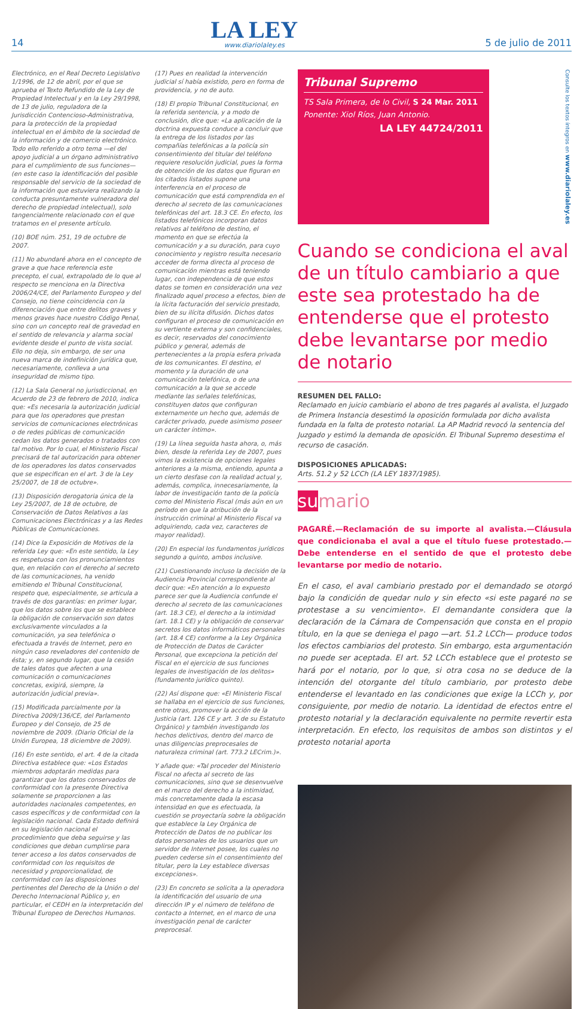14
LA LEY
www.diariolaley.es
5 de julio de 2011
Electrónico, en el Real Decreto Legislativo 1/1996, de 12 de abril, por el que se aprueba el Texto Refundido de la Ley de Propiedad Intelectual y en la Ley 29/1998, de 13 de julio, reguladora de la Jurisdicción Contencioso-Administrativa, para la protección de la propiedad intelectual en el ámbito de la sociedad de la información y de comercio electrónico. Todo ello referido a otro tema —el del apoyo judicial a un órgano administrativo para el cumplimiento de sus funciones— (en este caso la identificación del posible responsable del servicio de la sociedad de la información que estuviera realizando la conducta presuntamente vulneradora del derecho de propiedad intelectual), solo tangencialmente relacionado con el que tratamos en el presente artículo.
(10) BOE núm. 251, 19 de octubre de 2007.
(11) No abundaré ahora en el concepto de grave a que hace referencia este precepto, el cual, extrapolado de lo que al respecto se menciona en la Directiva 2006/24/CE, del Parlamento Europeo y del Consejo, no tiene coincidencia con la diferenciación que entre delitos graves y menos graves hace nuestro Código Penal, sino con un concepto real de gravedad en el sentido de relevancia y alarma social evidente desde el punto de vista social. Ello no deja, sin embargo, de ser una nueva marca de indefinición jurídica que, necesariamente, conlleva a una inseguridad de mismo tipo.
(12) La Sala General no jurisdiccional, en Acuerdo de 23 de febrero de 2010, indica que: «Es necesaria la autorización judicial para que los operadores que prestan servicios de comunicaciones electrónicas o de redes públicas de comunicación cedan los datos generados o tratados con tal motivo. Por lo cual, el Ministerio Fiscal precisará de tal autorización para obtener de los operadores los datos conservados que se especifican en el art. 3 de la Ley 25/2007, de 18 de octubre».
(13) Disposición derogatoria única de la Ley 25/2007, de 18 de octubre, de Conservación de Datos Relativos a las Comunicaciones Electrónicas y a las Redes Públicas de Comunicaciones.
(14) Dice la Exposición de Motivos de la referida Ley que: «En este sentido, la Ley es respetuosa con los pronunciamientos que, en relación con el derecho al secreto de las comunicaciones, ha venido emitiendo el Tribunal Constitucional, respeto que, especialmente, se articula a través de dos garantías: en primer lugar, que los datos sobre los que se establece la obligación de conservación son datos exclusivamente vinculados a la comunicación, ya sea telefónica o efectuada a través de Internet, pero en ningún caso reveladores del contenido de ésta; y, en segundo lugar, que la cesión de tales datos que afecten a una comunicación o comunicaciones concretas, exigirá, siempre, la autorización judicial previa».
(15) Modificada parcialmente por la Directiva 2009/136/CE, del Parlamento Europeo y del Consejo, de 25 de noviembre de 2009. (Diario Oficial de la Unión Europea, 18 diciembre de 2009).
(16) En este sentido, el art. 4 de la citada Directiva establece que: «Los Estados miembros adoptarán medidas para garantizar que los datos conservados de conformidad con la presente Directiva solamente se proporcionen a las autoridades nacionales competentes, en casos específicos y de conformidad con la legislación nacional. Cada Estado definirá en su legislación nacional el procedimiento que deba seguirse y las condiciones que deban cumplirse para tener acceso a los datos conservados de conformidad con los requisitos de necesidad y proporcionalidad, de conformidad con las disposiciones pertinentes del Derecho de la Unión o del Derecho Internacional Público y, en particular, el CEDH en la interpretación del Tribunal Europeo de Derechos Humanos.
(17) Pues en realidad la intervención judicial sí había existido, pero en forma de providencia, y no de auto.
(18) El propio Tribunal Constitucional, en la referida sentencia, y a modo de conclusión, dice que: «La aplicación de la doctrina expuesta conduce a concluir que la entrega de los listados por las compañías telefónicas a la policía sin consentimiento del titular del teléfono requiere resolución judicial, pues la forma de obtención de los datos que figuran en los citados listados supone una interferencia en el proceso de comunicación que está comprendida en el derecho al secreto de las comunicaciones telefónicas del art. 18.3 CE. En efecto, los listados telefónicos incorporan datos relativos al teléfono de destino, el momento en que se efectúa la comunicación y a su duración, para cuyo conocimiento y registro resulta necesario acceder de forma directa al proceso de comunicación mientras está teniendo lugar, con independencia de que estos datos se tomen en consideración una vez finalizado aquel proceso a efectos, bien de la lícita facturación del servicio prestado, bien de su ilícita difusión. Dichos datos configuran el proceso de comunicación en su vertiente externa y son confidenciales, es decir, reservados del conocimiento público y general, además de pertenecientes a la propia esfera privada de los comunicantes. El destino, el momento y la duración de una comunicación telefónica, o de una comunicación a la que se accede mediante las señales telefónicas, constituyen datos que configuran externamente un hecho que, además de carácter privado, puede asimismo poseer un carácter íntimo».
(19) La línea seguida hasta ahora, o, más bien, desde la referida Ley de 2007, pues vimos la existencia de opciones legales anteriores a la misma, entiendo, apunta a un cierto desfase con la realidad actual y, además, complica, innecesariamente, la labor de investigación tanto de la policía como del Ministerio Fiscal (más aún en un período en que la atribución de la instrucción criminal al Ministerio Fiscal va adquiriendo, cada vez, caracteres de mayor realidad).
(20) En especial los fundamentos jurídicos segundo a quinto, ambos inclusive.
(21) Cuestionando incluso la decisión de la Audiencia Provincial correspondiente al decir que: «En atención a lo expuesto parece ser que la Audiencia confunde el derecho al secreto de las comunicaciones (art. 18.3 CE), el derecho a la intimidad (art. 18.1 CE) y la obligación de conservar secretos los datos informáticos personales (art. 18.4 CE) conforme a la Ley Orgánica de Protección de Datos de Carácter Personal, que excepciona la petición del Fiscal en el ejercicio de sus funciones legales de investigación de los delitos» (fundamento jurídico quinto).
(22) Así dispone que: «El Ministerio Fiscal se hallaba en el ejercicio de sus funciones, entre otras, promover la acción de la Justicia (art. 126 CE y art. 3 de su Estatuto Orgánico) y también investigando los hechos delictivos, dentro del marco de unas diligencias preprocesales de naturaleza criminal (art. 773.2 LECrim.)».
Y añade que: «Tal proceder del Ministerio Fiscal no afecta al secreto de las comunicaciones, sino que se desenvuelve en el marco del derecho a la intimidad, más concretamente dada la escasa intensidad en que es efectuada, la cuestión se proyectaría sobre la obligación que establece la Ley Orgánica de Protección de Datos de no publicar los datos personales de los usuarios que un servidor de Internet posee, los cuales no pueden cederse sin el consentimiento del titular, pero la Ley establece diversas excepciones».
(23) En concreto se solicita a la operadora la identificación del usuario de una dirección IP y el número de teléfono de contacto a Internet, en el marco de una investigación penal de carácter preprocesal.
Tribunal Supremo
TS Sala Primera, de lo Civil, S 24 Mar. 2011
Ponente: Xiol Ríos, Juan Antonio.
LA LEY 44724/2011
Consulte los textos íntegros en www.diariolaley.es
Cuando se condiciona el aval de un título cambiario a que este sea protestado ha de entenderse que el protesto debe levantarse por medio de notario
RESUMEN DEL FALLO:
Reclamado en juicio cambiario el abono de tres pagarés al avalista, el Juzgado de Primera Instancia desestimó la oposición formulada por dicho avalista fundada en la falta de protesto notarial. La AP Madrid revocó la sentencia del Juzgado y estimó la demanda de oposición. El Tribunal Supremo desestima el recurso de casación.
DISPOSICIONES APLICADAS:
Arts. 51.2 y 52 LCCh (LA LEY 1837/1985).
sumario
PAGARÉ.—Reclamación de su importe al avalista.—Cláusula que condicionaba el aval a que el título fuese protestado.—Debe entenderse en el sentido de que el protesto debe levantarse por medio de notario.
En el caso, el aval cambiario prestado por el demandado se otorgó bajo la condición de quedar nulo y sin efecto «si este pagaré no se protestase a su vencimiento». El demandante considera que la declaración de la Cámara de Compensación que consta en el propio título, en la que se deniega el pago —art. 51.2 LCCh— produce todos los efectos cambiarios del protesto. Sin embargo, esta argumentación no puede ser aceptada. El art. 52 LCCh establece que el protesto se hará por el notario, por lo que, si otra cosa no se deduce de la intención del otorgante del título cambiario, por protesto debe entenderse el levantado en las condiciones que exige la LCCh y, por consiguiente, por medio de notario. La identidad de efectos entre el protesto notarial y la declaración equivalente no permite revertir esta interpretación. En efecto, los requisitos de ambos son distintos y el protesto notarial aporta